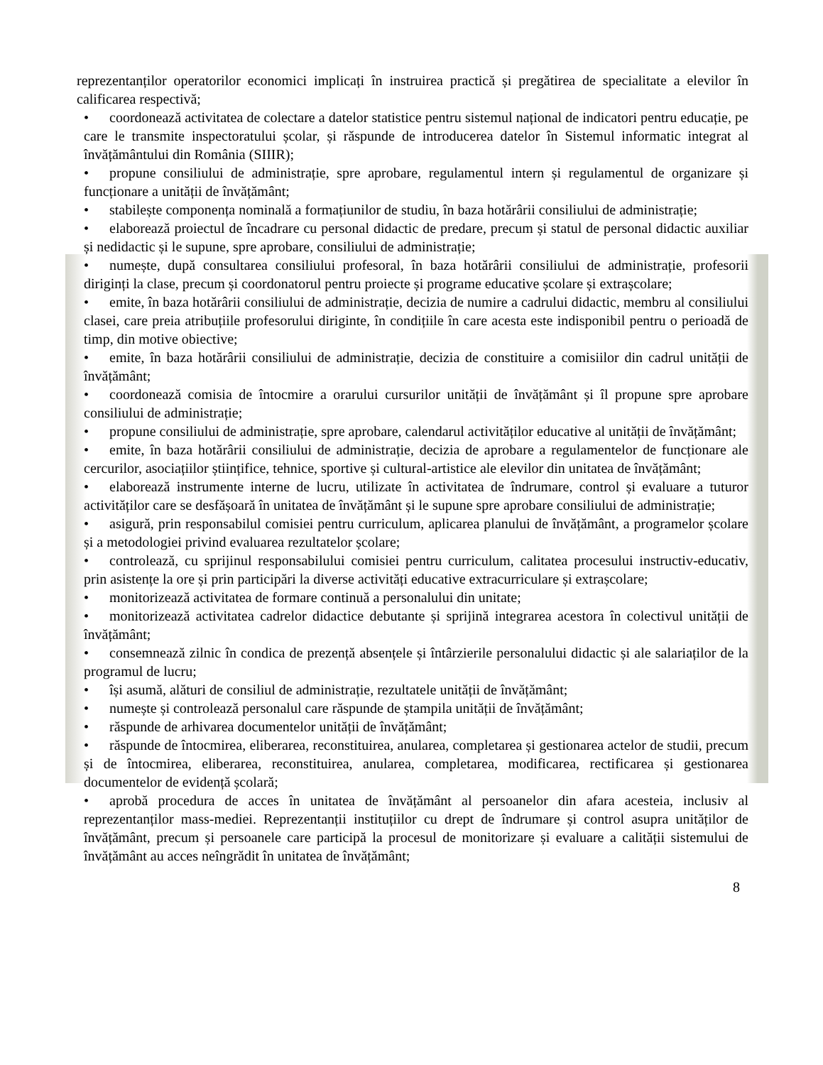reprezentanților operatorilor economici implicați în instruirea practică și pregătirea de specialitate a elevilor în calificarea respectivă;
• coordonează activitatea de colectare a datelor statistice pentru sistemul național de indicatori pentru educație, pe care le transmite inspectoratului școlar, și răspunde de introducerea datelor în Sistemul informatic integrat al învățământului din România (SIIIR);
• propune consiliului de administrație, spre aprobare, regulamentul intern și regulamentul de organizare și funcționare a unității de învățământ;
• stabilește componența nominală a formațiunilor de studiu, în baza hotărârii consiliului de administrație;
• elaborează proiectul de încadrare cu personal didactic de predare, precum și statul de personal didactic auxiliar și nedidactic și le supune, spre aprobare, consiliului de administrație;
• numește, după consultarea consiliului profesoral, în baza hotărârii consiliului de administrație, profesorii diriginți la clase, precum și coordonatorul pentru proiecte și programe educative școlare și extrașcolare;
• emite, în baza hotărârii consiliului de administrație, decizia de numire a cadrului didactic, membru al consiliului clasei, care preia atribuțiile profesorului diriginte, în condițiile în care acesta este indisponibil pentru o perioadă de timp, din motive obiective;
• emite, în baza hotărârii consiliului de administrație, decizia de constituire a comisiilor din cadrul unității de învățământ;
• coordonează comisia de întocmire a orarului cursurilor unității de învățământ și îl propune spre aprobare consiliului de administrație;
• propune consiliului de administrație, spre aprobare, calendarul activităților educative al unității de învățământ;
• emite, în baza hotărârii consiliului de administrație, decizia de aprobare a regulamentelor de funcționare ale cercurilor, asociațiilor științifice, tehnice, sportive și cultural-artistice ale elevilor din unitatea de învățământ;
• elaborează instrumente interne de lucru, utilizate în activitatea de îndrumare, control și evaluare a tuturor activităților care se desfășoară în unitatea de învățământ și le supune spre aprobare consiliului de administrație;
• asigură, prin responsabilul comisiei pentru curriculum, aplicarea planului de învățământ, a programelor școlare și a metodologiei privind evaluarea rezultatelor școlare;
• controlează, cu sprijinul responsabilului comisiei pentru curriculum, calitatea procesului instructiv-educativ, prin asistențe la ore și prin participări la diverse activități educative extracurriculare și extrașcolare;
• monitorizează activitatea de formare continuă a personalului din unitate;
• monitorizează activitatea cadrelor didactice debutante și sprijină integrarea acestora în colectivul unității de învățământ;
• consemnează zilnic în condica de prezență absențele și întârzierile personalului didactic și ale salariaților de la programul de lucru;
• își asumă, alături de consiliul de administrație, rezultatele unității de învățământ;
• numește și controlează personalul care răspunde de ștampila unității de învățământ;
• răspunde de arhivarea documentelor unității de învățământ;
• răspunde de întocmirea, eliberarea, reconstituirea, anularea, completarea și gestionarea actelor de studii, precum și de întocmirea, eliberarea, reconstituirea, anularea, completarea, modificarea, rectificarea și gestionarea documentelor de evidență școlară;
• aprobă procedura de acces în unitatea de învățământ al persoanelor din afara acesteia, inclusiv al reprezentanților mass-mediei. Reprezentanții instituțiilor cu drept de îndrumare și control asupra unităților de învățământ, precum și persoanele care participă la procesul de monitorizare și evaluare a calității sistemului de învățământ au acces neîngrădit în unitatea de învățământ;
8